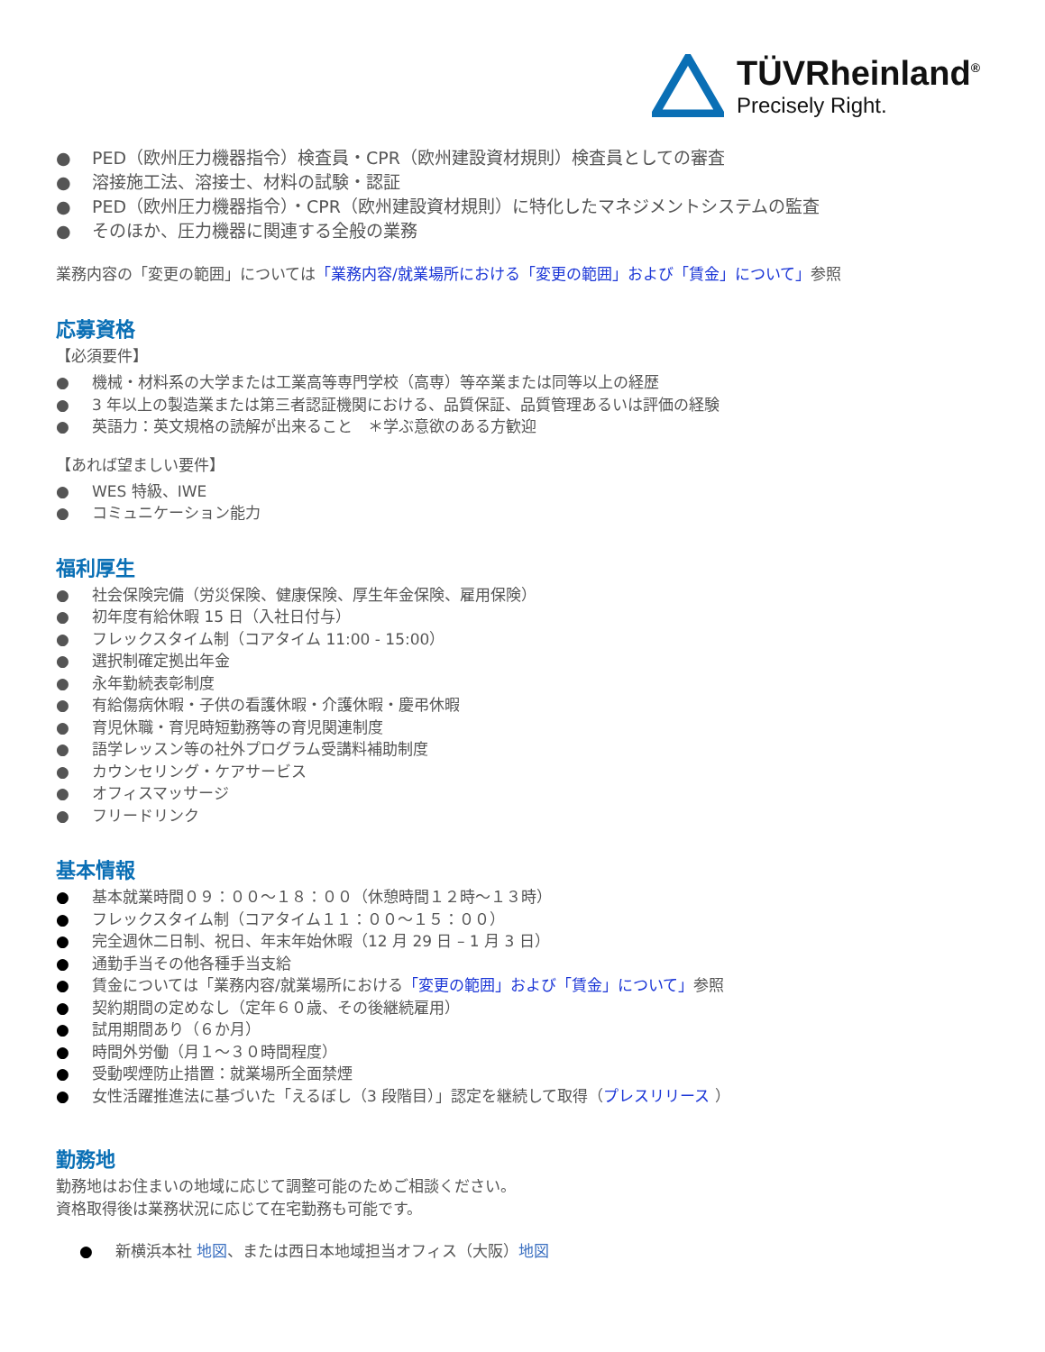TÜVRheinland<sup>®</sup>
Precisely Right.
● PED（欧州圧力機器指令）検査員・CPR（欧州建設資材規則）検査員としての審査
● 溶接施工法、溶接士、材料の試験・認証
● PED（欧州圧力機器指令）・CPR（欧州建設資材規則）に特化したマネジメントシステムの監査
● そのほか、圧力機器に関連する全般の業務
業務内容の「変更の範囲」については「業務内容/就業場所における「変更の範囲」および「賃金」について」参照
応募資格
【必須要件】
● 機械・材料系の大学または工業高等専門学校（高専）等卒業または同等以上の経歴
● 3 年以上の製造業または第三者認証機関における、品質保証、品質管理あるいは評価の経験
● 英語力：英文規格の読解が出来ること　＊学ぶ意欲のある方歓迎
【あれば望ましい要件】
● WES 特級、IWE
● コミュニケーション能力
福利厚生
● 社会保険完備（労災保険、健康保険、厚生年金保険、雇用保険）
● 初年度有給休暇 15 日（入社日付与）
● フレックスタイム制（コアタイム 11:00 - 15:00）
● 選択制確定拠出年金
● 永年勤続表彰制度
● 有給傷病休暇・子供の看護休暇・介護休暇・慶弔休暇
● 育児休職・育児時短勤務等の育児関連制度
● 語学レッスン等の社外プログラム受講料補助制度
● カウンセリング・ケアサービス
● オフィスマッサージ
● フリードリンク
基本情報
● 基本就業時間０９：００～１８：００（休憩時間１２時～１３時）
● フレックスタイム制（コアタイム１１：００～１５：００）
● 完全週休二日制、祝日、年末年始休暇（12 月 29 日 – 1 月 3 日）
● 通勤手当その他各種手当支給
● 賃金については「業務内容/就業場所における「変更の範囲」および「賃金」について」参照
● 契約期間の定めなし（定年６０歳、その後継続雇用）
● 試用期間あり（６か月）
● 時間外労働（月１～３０時間程度）
● 受動喫煙防止措置：就業場所全面禁煙
● 女性活躍推進法に基づいた「えるぼし（3 段階目）」認定を継続して取得（プレスリリース ）
勤務地
勤務地はお住まいの地域に応じて調整可能のためご相談ください。
資格取得後は業務状況に応じて在宅勤務も可能です。
● 新横浜本社 地図、または西日本地域担当オフィス（大阪）地図